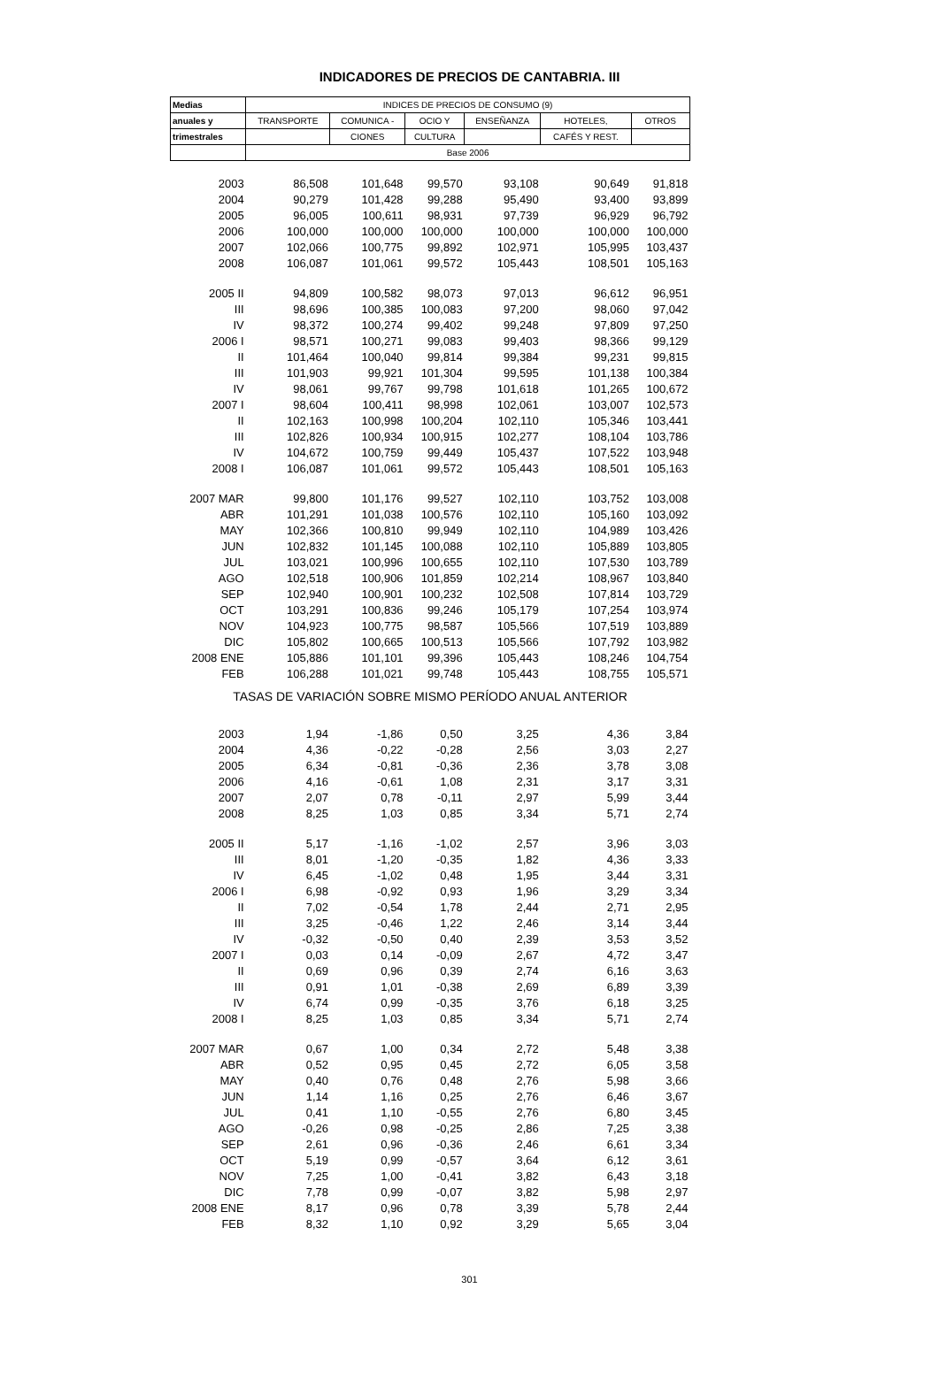INDICADORES DE PRECIOS DE CANTABRIA. III
| Medias | INDICES DE PRECIOS DE CONSUMO (9) | | | | | |
| --- | --- | --- | --- | --- | --- | --- |
| anuales y | TRANSPORTE | COMUNICA - | OCIO Y | ENSEÑANZA | HOTELES, | OTROS |
| trimestrales | | CIONES | CULTURA | | CAFÉS Y REST. | |
| | Base 2006 | | | | | |
| 2003 | 86,508 | 101,648 | 99,570 | 93,108 | 90,649 | 91,818 |
| 2004 | 90,279 | 101,428 | 99,288 | 95,490 | 93,400 | 93,899 |
| 2005 | 96,005 | 100,611 | 98,931 | 97,739 | 96,929 | 96,792 |
| 2006 | 100,000 | 100,000 | 100,000 | 100,000 | 100,000 | 100,000 |
| 2007 | 102,066 | 100,775 | 99,892 | 102,971 | 105,995 | 103,437 |
| 2008 | 106,087 | 101,061 | 99,572 | 105,443 | 108,501 | 105,163 |
| 2005 II | 94,809 | 100,582 | 98,073 | 97,013 | 96,612 | 96,951 |
| III | 98,696 | 100,385 | 100,083 | 97,200 | 98,060 | 97,042 |
| IV | 98,372 | 100,274 | 99,402 | 99,248 | 97,809 | 97,250 |
| 2006 I | 98,571 | 100,271 | 99,083 | 99,403 | 98,366 | 99,129 |
| II | 101,464 | 100,040 | 99,814 | 99,384 | 99,231 | 99,815 |
| III | 101,903 | 99,921 | 101,304 | 99,595 | 101,138 | 100,384 |
| IV | 98,061 | 99,767 | 99,798 | 101,618 | 101,265 | 100,672 |
| 2007 I | 98,604 | 100,411 | 98,998 | 102,061 | 103,007 | 102,573 |
| II | 102,163 | 100,998 | 100,204 | 102,110 | 105,346 | 103,441 |
| III | 102,826 | 100,934 | 100,915 | 102,277 | 108,104 | 103,786 |
| IV | 104,672 | 100,759 | 99,449 | 105,437 | 107,522 | 103,948 |
| 2008 I | 106,087 | 101,061 | 99,572 | 105,443 | 108,501 | 105,163 |
| 2007 MAR | 99,800 | 101,176 | 99,527 | 102,110 | 103,752 | 103,008 |
| ABR | 101,291 | 101,038 | 100,576 | 102,110 | 105,160 | 103,092 |
| MAY | 102,366 | 100,810 | 99,949 | 102,110 | 104,989 | 103,426 |
| JUN | 102,832 | 101,145 | 100,088 | 102,110 | 105,889 | 103,805 |
| JUL | 103,021 | 100,996 | 100,655 | 102,110 | 107,530 | 103,789 |
| AGO | 102,518 | 100,906 | 101,859 | 102,214 | 108,967 | 103,840 |
| SEP | 102,940 | 100,901 | 100,232 | 102,508 | 107,814 | 103,729 |
| OCT | 103,291 | 100,836 | 99,246 | 105,179 | 107,254 | 103,974 |
| NOV | 104,923 | 100,775 | 98,587 | 105,566 | 107,519 | 103,889 |
| DIC | 105,802 | 100,665 | 100,513 | 105,566 | 107,792 | 103,982 |
| 2008 ENE | 105,886 | 101,101 | 99,396 | 105,443 | 108,246 | 104,754 |
| FEB | 106,288 | 101,021 | 99,748 | 105,443 | 108,755 | 105,571 |
| TASAS DE VARIACIÓN SOBRE MISMO PERÍODO ANUAL ANTERIOR | | | | | | |
| 2003 | 1,94 | -1,86 | 0,50 | 3,25 | 4,36 | 3,84 |
| 2004 | 4,36 | -0,22 | -0,28 | 2,56 | 3,03 | 2,27 |
| 2005 | 6,34 | -0,81 | -0,36 | 2,36 | 3,78 | 3,08 |
| 2006 | 4,16 | -0,61 | 1,08 | 2,31 | 3,17 | 3,31 |
| 2007 | 2,07 | 0,78 | -0,11 | 2,97 | 5,99 | 3,44 |
| 2008 | 8,25 | 1,03 | 0,85 | 3,34 | 5,71 | 2,74 |
| 2005 II | 5,17 | -1,16 | -1,02 | 2,57 | 3,96 | 3,03 |
| III | 8,01 | -1,20 | -0,35 | 1,82 | 4,36 | 3,33 |
| IV | 6,45 | -1,02 | 0,48 | 1,95 | 3,44 | 3,31 |
| 2006 I | 6,98 | -0,92 | 0,93 | 1,96 | 3,29 | 3,34 |
| II | 7,02 | -0,54 | 1,78 | 2,44 | 2,71 | 2,95 |
| III | 3,25 | -0,46 | 1,22 | 2,46 | 3,14 | 3,44 |
| IV | -0,32 | -0,50 | 0,40 | 2,39 | 3,53 | 3,52 |
| 2007 I | 0,03 | 0,14 | -0,09 | 2,67 | 4,72 | 3,47 |
| II | 0,69 | 0,96 | 0,39 | 2,74 | 6,16 | 3,63 |
| III | 0,91 | 1,01 | -0,38 | 2,69 | 6,89 | 3,39 |
| IV | 6,74 | 0,99 | -0,35 | 3,76 | 6,18 | 3,25 |
| 2008 I | 8,25 | 1,03 | 0,85 | 3,34 | 5,71 | 2,74 |
| 2007 MAR | 0,67 | 1,00 | 0,34 | 2,72 | 5,48 | 3,38 |
| ABR | 0,52 | 0,95 | 0,45 | 2,72 | 6,05 | 3,58 |
| MAY | 0,40 | 0,76 | 0,48 | 2,76 | 5,98 | 3,66 |
| JUN | 1,14 | 1,16 | 0,25 | 2,76 | 6,46 | 3,67 |
| JUL | 0,41 | 1,10 | -0,55 | 2,76 | 6,80 | 3,45 |
| AGO | -0,26 | 0,98 | -0,25 | 2,86 | 7,25 | 3,38 |
| SEP | 2,61 | 0,96 | -0,36 | 2,46 | 6,61 | 3,34 |
| OCT | 5,19 | 0,99 | -0,57 | 3,64 | 6,12 | 3,61 |
| NOV | 7,25 | 1,00 | -0,41 | 3,82 | 6,43 | 3,18 |
| DIC | 7,78 | 0,99 | -0,07 | 3,82 | 5,98 | 2,97 |
| 2008 ENE | 8,17 | 0,96 | 0,78 | 3,39 | 5,78 | 2,44 |
| FEB | 8,32 | 1,10 | 0,92 | 3,29 | 5,65 | 3,04 |
301